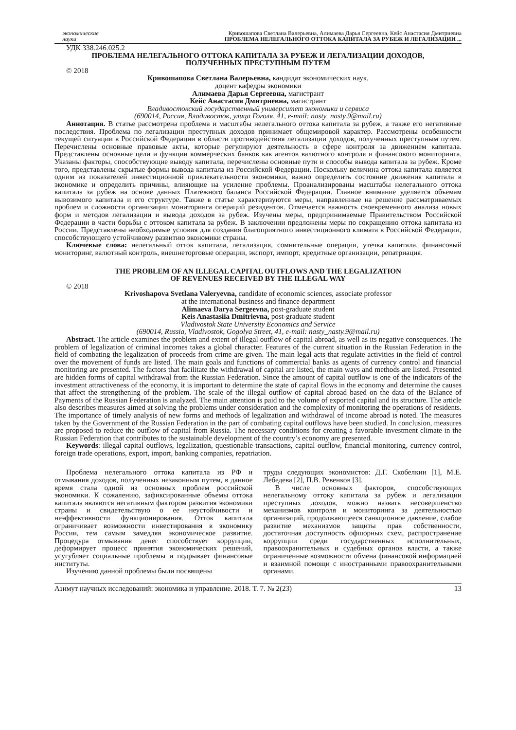экономические
науки
Кривошапова Светлана Валерьевна, Алимаева Дарья Сергеевна, Кейс Анастасия Дмитриевна
ПРОБЛЕМА НЕЛЕГАЛЬНОГО ОТТОКА КАПИТАЛА ЗА РУБЕЖ И ЛЕГАЛИЗАЦИИ ...
УДК 338.246.025.2
ПРОБЛЕМА НЕЛЕГАЛЬНОГО ОТТОКА КАПИТАЛА ЗА РУБЕЖ И ЛЕГАЛИЗАЦИИ ДОХОДОВ,
ПОЛУЧЕННЫХ ПРЕСТУПНЫМ ПУТЕМ
© 2018
Кривошапова Светлана Валерьевна, кандидат экономических наук,
доцент кафедры экономики
Алимаева Дарья Сергеевна, магистрант
Кейс Анастасия Дмитриевна, магистрант
Владивостокский государственный университет экономики и сервиса
(690014, Россия, Владивосток, улица Гоголя, 41, e-mail: nasty_nasty.9@mail.ru)
Аннотация. В статье рассмотрена проблема и масштабы нелегального оттока капитала за рубеж, а также его негативные последствия. Проблема по легализации преступных доходов принимает общемировой характер. Рассмотрены особенности текущей ситуации в Российской Федерации в области противодействия легализации доходов, полученных преступным путем. Перечислены основные правовые акты, которые регулируют деятельность в сфере контроля за движением капитала. Представлены основные цели и функции коммерческих банков как агентов валютного контроля и финансового мониторинга. Указаны факторы, способствующие выводу капитала, перечислены основные пути и способы вывода капитала за рубеж. Кроме того, представлены скрытые формы вывода капитала из Российской Федерации. Поскольку величина оттока капитала является одним из показателей инвестиционной привлекательности экономики, важно определить состояние движения капитала в экономике и определить причины, влияющие на усиление проблемы. Проанализированы масштабы нелегального оттока капитала за рубеж на основе данных Платежного баланса Российской Федерации. Главное внимание уделяется объемам вывозимого капитала и его структуре. Также в статье характеризуются меры, направленные на решение рассматриваемых проблем и сложности организации мониторинга операций резидентов. Отмечается важность своевременного анализа новых форм и методов легализации и вывода доходов за рубеж. Изучены меры, предпринимаемые Правительством Российской Федерации в части борьбы с оттоком капитала за рубеж. В заключении предложены меры по сокращению оттока капитала из России. Представлены необходимые условия для создания благоприятного инвестиционного климата в Российской Федерации, способствующего устойчивому развитию экономики страны.
Ключевые слова: нелегальный отток капитала, легализация, сомнительные операции, утечка капитала, финансовый мониторинг, валютный контроль, внешнеторговые операции, экспорт, импорт, кредитные организации, репатриация.
THE PROBLEM OF AN ILLEGAL CAPITAL OUTFLOWS AND THE LEGALIZATION
OF REVENUES RECEIVED BY THE ILLEGAL WAY
© 2018
Krivoshapova Svetlana Valeryevna, candidate of economic sciences, associate professor
at the international business and finance department
Alimaeva Darya Sergeevna, post-graduate student
Keis Anastasiia Dmitrievna, post-graduate student
Vladivostok State University Economics and Service
(690014, Russia, Vladivostok, Gogolya Street, 41, e-mail: nasty_nasty.9@mail.ru)
Abstract. The article examines the problem and extent of illegal outflow of capital abroad, as well as its negative consequences. The problem of legalization of criminal incomes takes a global character. Features of the current situation in the Russian Federation in the field of combating the legalization of proceeds from crime are given. The main legal acts that regulate activities in the field of control over the movement of funds are listed. The main goals and functions of commercial banks as agents of currency control and financial monitoring are presented. The factors that facilitate the withdrawal of capital are listed, the main ways and methods are listed. Presented are hidden forms of capital withdrawal from the Russian Federation. Since the amount of capital outflow is one of the indicators of the investment attractiveness of the economy, it is important to determine the state of capital flows in the economy and determine the causes that affect the strengthening of the problem. The scale of the illegal outflow of capital abroad based on the data of the Balance of Payments of the Russian Federation is analyzed. The main attention is paid to the volume of exported capital and its structure. The article also describes measures aimed at solving the problems under consideration and the complexity of monitoring the operations of residents. The importance of timely analysis of new forms and methods of legalization and withdrawal of income abroad is noted. The measures taken by the Government of the Russian Federation in the part of combating capital outflows have been studied. In conclusion, measures are proposed to reduce the outflow of capital from Russia. The necessary conditions for creating a favorable investment climate in the Russian Federation that contributes to the sustainable development of the country’s economy are presented.
Keywords: illegal capital outflows, legalization, questionable transactions, capital outflow, financial monitoring, currency control, foreign trade operations, export, import, banking companies, repatriation.
Проблема нелегального оттока капитала из РФ и отмывания доходов, полученных незаконным путем, в данное время стала одной из основных проблем российской экономики. К сожалению, зафиксированные объемы оттока капитала являются негативным фактором развития экономики страны и свидетельствую о ее неустойчивости и неэффективности функционирования. Отток капитала ограничивает возможности инвестирования в экономику России, тем самым замедляя экономическое развитие. Процедура отмывания денег способствует коррупции, деформирует процесс принятия экономических решений, усугубляет социальные проблемы и подрывает финансовые институты.
Изучению данной проблемы были посвящены
труды следующих экономистов: Д.Г. Скобелкин [1], М.Е. Лебедева [2], П.В. Ревенков [3].
В числе основных факторов, способствующих нелегальному оттоку капитала за рубеж и легализации преступных доходов, можно назвать несовершенство механизмов контроля и мониторинга за деятельностью организаций, продолжающееся санкционное давление, слабое развитие механизмов защиты прав собственности, достаточная доступность офшорных схем, распространение коррупции среди государственных исполнительных, правоохранительных и судебных органов власти, а также ограниченные возможности обмена финансовой информацией и взаимной помощи с иностранными правоохранительными органами.
Азимут научных исследований: экономика и управление. 2018. Т. 7. № 2(23) 13